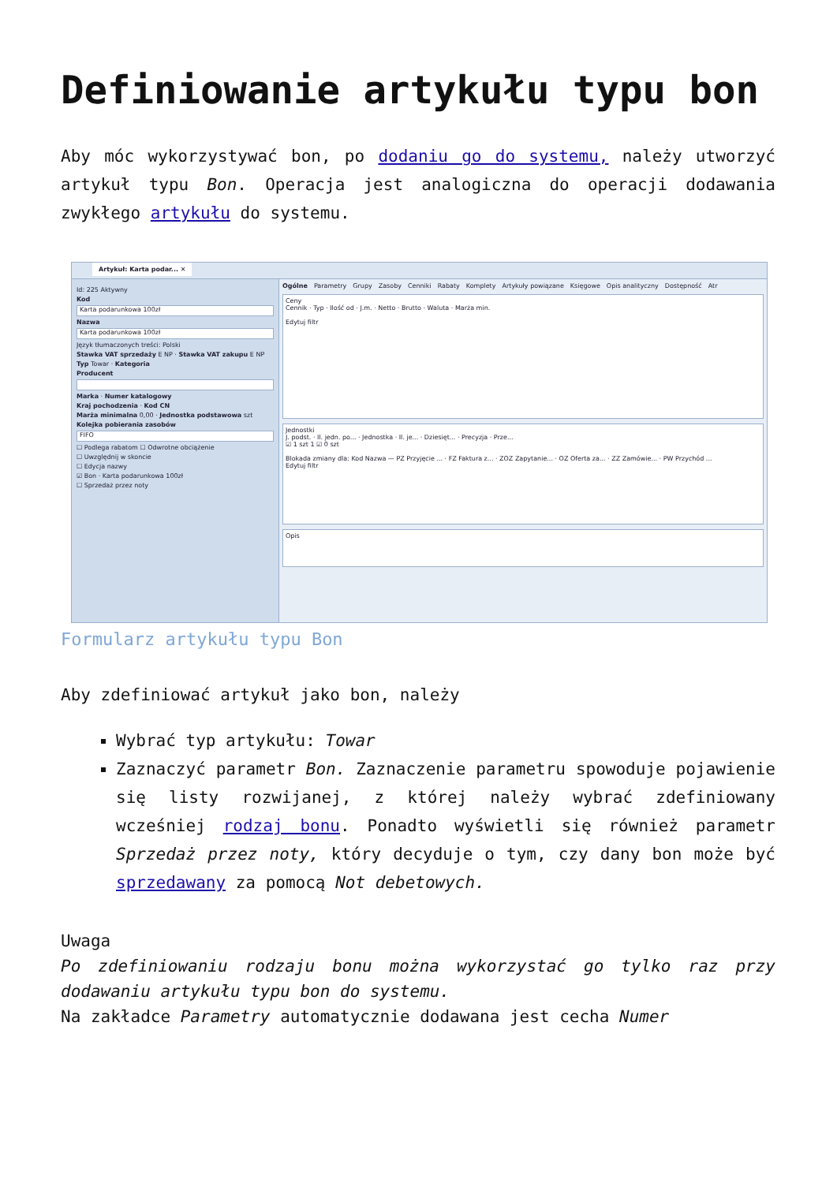Definiowanie artykułu typu bon
Aby móc wykorzystywać bon, po dodaniu go do systemu, należy utworzyć artykuł typu Bon. Operacja jest analogiczna do operacji dodawania zwykłego artykułu do systemu.
Artykuł: Karta podar... ✕
Id: 225 Aktywny
Kod
Karta podarunkowa 100zł
Nazwa
Karta podarunkowa 100zł
Język tłumaczonych treści: Polski
Stawka VAT sprzedaży E NP · Stawka VAT zakupu E NP
Typ Towar · Kategoria
Producent
Marka · Numer katalogowy
Kraj pochodzenia · Kod CN
Marża minimalna 0,00 · Jednostka podstawowa szt
Kolejka pobierania zasobów
FIFO
☐ Podlega rabatom ☐ Odwrotne obciążenie
☐ Uwzględnij w skoncie
☐ Edycja nazwy
☑ Bon · Karta podarunkowa 100zł
☐ Sprzedaż przez noty
Ogólne Parametry Grupy Zasoby Cenniki Rabaty Komplety Artykuły powiązane Księgowe Opis analityczny Dostępność Atr
Ceny
Cennik · Typ · Ilość od · J.m. · Netto · Brutto · Waluta · Marża min.
Edytuj filtr
Jednostki
J. podst. · Il. jedn. po... · Jednostka · Il. je... · Dziesięt... · Precyzja · Prze...
☑ 1 szt 1 ☑ 0 szt
Blokada zmiany dla: Kod Nazwa — PZ Przyjęcie ... · FZ Faktura z... · ZOZ Zapytanie... · OZ Oferta za... · ZZ Zamówie... · PW Przychód ...
Edytuj filtr
Opis
Formularz artykułu typu Bon
Aby zdefiniować artykuł jako bon, należy
Wybrać typ artykułu: Towar
Zaznaczyć parametr Bon. Zaznaczenie parametru spowoduje pojawienie się listy rozwijanej, z której należy wybrać zdefiniowany wcześniej rodzaj bonu. Ponadto wyświetli się również parametr Sprzedaż przez noty, który decyduje o tym, czy dany bon może być sprzedawany za pomocą Not debetowych.
Uwaga
Po zdefiniowaniu rodzaju bonu można wykorzystać go tylko raz przy dodawaniu artykułu typu bon do systemu.
Na zakładce Parametry automatycznie dodawana jest cecha Numer